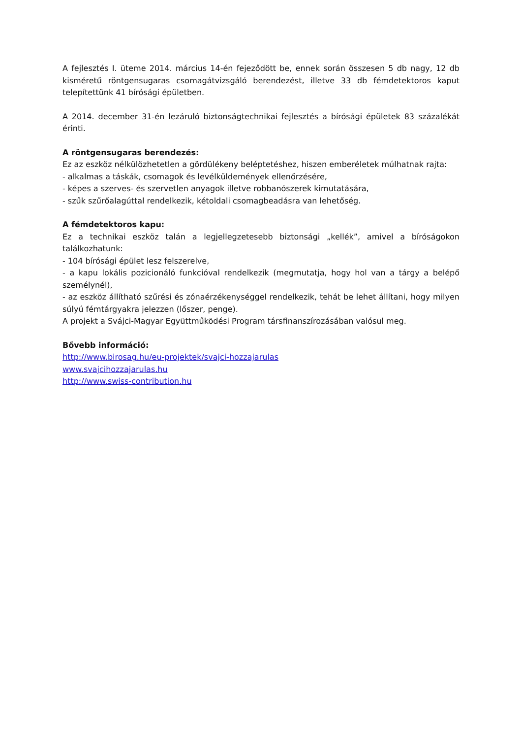A fejlesztés I. üteme 2014. március 14-én fejeződött be, ennek során összesen 5 db nagy, 12 db kisméretű röntgensugaras csomagátvizsgáló berendezést, illetve 33 db fémdetektoros kaput telepítettünk 41 bírósági épületben.
A 2014. december 31-én lezáruló biztonságtechnikai fejlesztés a bírósági épületek 83 százalékát érinti.
A röntgensugaras berendezés:
Ez az eszköz nélkülözhetetlen a gördülékeny beléptetéshez, hiszen emberéletek múlhatnak rajta:
- alkalmas a táskák, csomagok és levélküldemények ellenőrzésére,
- képes a szerves- és szervetlen anyagok illetve robbanószerek kimutatására,
- szűk szűrőalagúttal rendelkezik, kétoldali csomagbeadásra van lehetőség.
A fémdetektoros kapu:
Ez a technikai eszköz talán a legjellegzetesebb biztonsági „kellék”, amivel a bíróságokon találkozhatunk:
- 104 bírósági épület lesz felszerelve,
- a kapu lokális pozicionáló funkcióval rendelkezik (megmutatja, hogy hol van a tárgy a belépő személynél),
- az eszköz állítható szűrési és zónaérzékenységgel rendelkezik, tehát be lehet állítani, hogy milyen súlyú fémtárgyakra jelezzen (lőszer, penge).
A projekt a Svájci-Magyar Együttműködési Program társfinanszírozásában valósul meg.
Bővebb információ:
http://www.birosag.hu/eu-projektek/svajci-hozzajarulas
www.svajcihozzajarulas.hu
http://www.swiss-contribution.hu